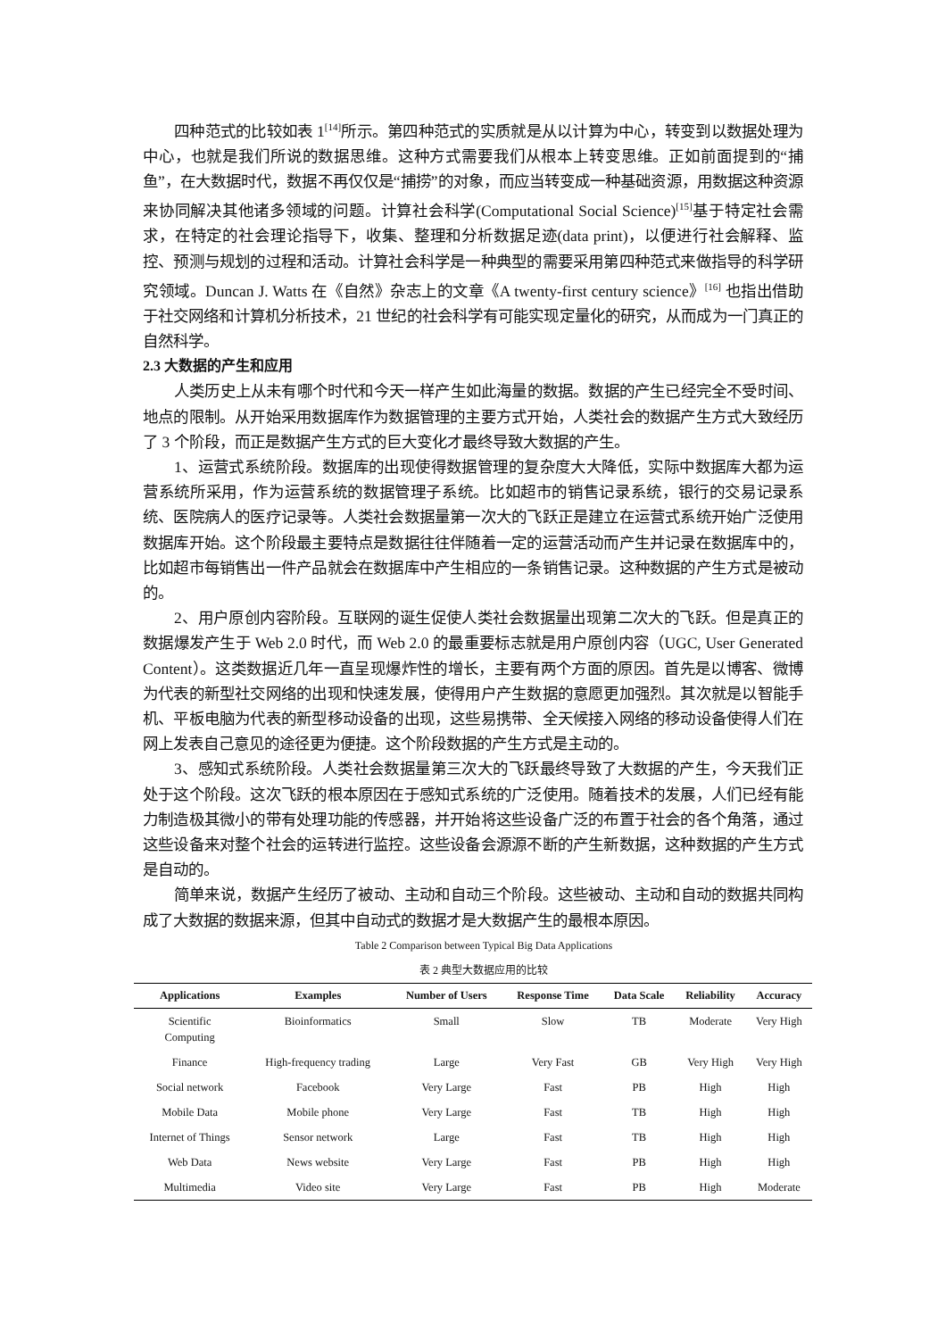四种范式的比较如表 1<sup>[14]</sup>所示。第四种范式的实质就是从以计算为中心，转变到以数据处理为中心，也就是我们所说的数据思维。这种方式需要我们从根本上转变思维。正如前面提到的“捕鱼”，在大数据时代，数据不再仅仅是“捕捞”的对象，而应当转变成一种基础资源，用数据这种资源来协同解决其他诸多领域的问题。计算社会科学(Computational Social Science)<sup>[15]</sup>基于特定社会需求，在特定的社会理论指导下，收集、整理和分析数据足迹(data print)，以便进行社会解释、监控、预测与规划的过程和活动。计算社会科学是一种典型的需要采用第四种范式来做指导的科学研究领域。Duncan J. Watts 在《自然》杂志上的文章《A twenty-first century science》<sup>[16]</sup> 也指出借助于社交网络和计算机分析技术，21 世纪的社会科学有可能实现定量化的研究，从而成为一门真正的自然科学。
2.3 大数据的产生和应用
人类历史上从未有哪个时代和今天一样产生如此海量的数据。数据的产生已经完全不受时间、地点的限制。从开始采用数据库作为数据管理的主要方式开始，人类社会的数据产生方式大致经历了 3 个阶段，而正是数据产生方式的巨大变化才最终导致大数据的产生。
1、运营式系统阶段。数据库的出现使得数据管理的复杂度大大降低，实际中数据库大都为运营系统所采用，作为运营系统的数据管理子系统。比如超市的销售记录系统，银行的交易记录系统、医院病人的医疗记录等。人类社会数据量第一次大的飞跃正是建立在运营式系统开始广泛使用数据库开始。这个阶段最主要特点是数据往往伴随着一定的运营活动而产生并记录在数据库中的，比如超市每销售出一件产品就会在数据库中产生相应的一条销售记录。这种数据的产生方式是被动的。
2、用户原创内容阶段。互联网的诞生促使人类社会数据量出现第二次大的飞跃。但是真正的数据爆发产生于 Web 2.0 时代，而 Web 2.0 的最重要标志就是用户原创内容（UGC, User Generated Content）。这类数据近几年一直呈现爆炸性的增长，主要有两个方面的原因。首先是以博客、微博为代表的新型社交网络的出现和快速发展，使得用户产生数据的意愿更加强烈。其次就是以智能手机、平板电脑为代表的新型移动设备的出现，这些易携带、全天候接入网络的移动设备使得人们在网上发表自己意见的途径更为便捷。这个阶段数据的产生方式是主动的。
3、感知式系统阶段。人类社会数据量第三次大的飞跃最终导致了大数据的产生，今天我们正处于这个阶段。这次飞跃的根本原因在于感知式系统的广泛使用。随着技术的发展，人们已经有能力制造极其微小的带有处理功能的传感器，并开始将这些设备广泛的布置于社会的各个角落，通过这些设备来对整个社会的运转进行监控。这些设备会源源不断的产生新数据，这种数据的产生方式是自动的。
简单来说，数据产生经历了被动、主动和自动三个阶段。这些被动、主动和自动的数据共同构成了大数据的数据来源，但其中自动式的数据才是大数据产生的最根本原因。
Table 2 Comparison between Typical Big Data Applications
表 2 典型大数据应用的比较
| Applications | Examples | Number of Users | Response Time | Data Scale | Reliability | Accuracy |
| --- | --- | --- | --- | --- | --- | --- |
| Scientific Computing | Bioinformatics | Small | Slow | TB | Moderate | Very High |
| Finance | High-frequency trading | Large | Very Fast | GB | Very High | Very High |
| Social network | Facebook | Very Large | Fast | PB | High | High |
| Mobile Data | Mobile phone | Very Large | Fast | TB | High | High |
| Internet of Things | Sensor network | Large | Fast | TB | High | High |
| Web Data | News website | Very Large | Fast | PB | High | High |
| Multimedia | Video site | Very Large | Fast | PB | High | Moderate |